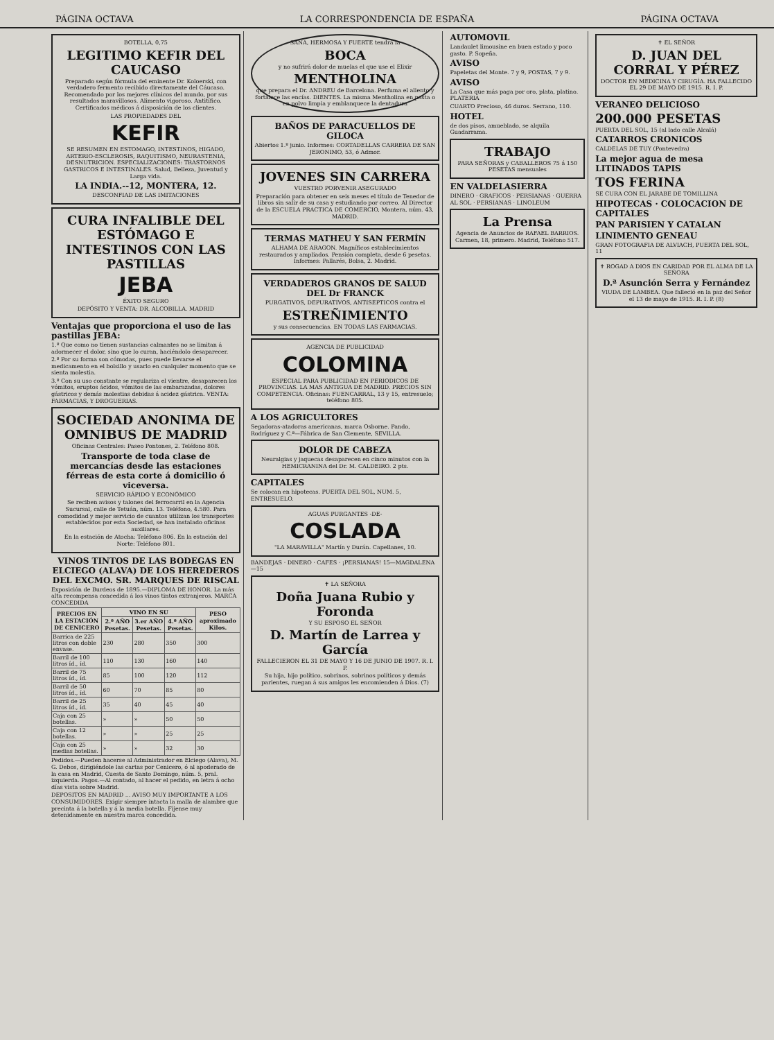PÁGINA OCTAVA LA CORRESPONDENCIA DE ESPAÑA PÁGINA OCTAVA
BOTELLA, 0,75
LEGITIMO KEFIR DEL CAUCASO
Preparado según fórmula del eminente Dr. Koloerski, con verdadero fermento recibido directamente del Cáucaso. Recomendado por los mejores clínicos del mundo, por sus resultados maravillosos. Alimento vigoroso. Antitífico. Certificados médicos á disposición de los clientes.
LAS PROPIEDADES DEL
KEFIR
SE RESUMEN EN ESTOMAGO, INTESTINOS, HIGADO, ARTERIO-ESCLEROSIS, RAQUITISMO, NEURASTENIA, DESNUTRICION. ESPECIALIZACIONES: TRASTORNOS GASTRICOS E INTESTINALES. Salud, Belleza, Juventud y Larga vida.
LA INDIA.--12, MONTERA, 12.
DESCONFIAD DE LAS IMITACIONES
CURA INFALIBLE DEL ESTÓMAGO E INTESTINOS CON LAS PASTILLAS
JEBA
ÉXITO SEGURO
DEPÓSITO Y VENTA: DR. ALCOBILLA. MADRID
Ventajas que proporciona el uso de las pastillas JEBA:
1.º Que como no tienen sustancias calmantes no se limitan á adormecer el dolor, sino que lo curan, haciéndolo desaparecer.
2.º Por su forma son cómodas, pues puede llevarse el medicamento en el bolsillo y usarlo en cualquier momento que se sienta molestia.
3.º Con su uso constante se regulariza el vientre, desaparecen los vómitos, eruptos ácidos, vómitos de las embarazadas, dolores gástricos y demás molestias debidas á acidez gástrica. VENTA: FARMACIAS, Y DROGUERIAS.
SOCIEDAD ANONIMA DE OMNIBUS DE MADRID
Oficinas Centrales: Paseo Pontones, 2. Teléfono 808.
Transporte de toda clase de mercancías desde las estaciones férreas de esta corte á domicilio ó viceversa.
SERVICIO RÁPIDO Y ECONÓMICO
Se reciben avisos y talones del ferrocarril en la Agencia Sucursal, calle de Tetuán, núm. 13. Teléfono, 4.580. Para comodidad y mejor servicio de cuantos utilizan los transportes establecidos por esta Sociedad, se han instalado oficinas auxiliares.
En la estación de Atocha: Teléfono 806. En la estación del Norte: Teléfono 801.
VINOS TINTOS DE LAS BODEGAS EN ELCIEGO (ALAVA) DE LOS HEREDEROS DEL EXCMO. SR. MARQUES DE RISCAL
Exposición de Burdeos de 1895.—DIPLOMA DE HONOR. La más alta recompensa concedida á los vinos tintos extranjeros. MARCA CONCEDIDA
| PRECIOS EN LA ESTACIÓN DE CENICERO | VINO EN SU | | | PESO aproximado Kilos. |
| --- | --- | --- | --- | --- |
| | 2.º AÑO Pesetas. | 3.er AÑO Pesetas. | 4.º AÑO Pesetas. | |
| Barrica de 225 litros con doble envase. | 230 | 280 | 350 | 300 |
| Barril de 100 litros íd., íd. | 110 | 130 | 160 | 140 |
| Barril de 75 litros íd., íd. | 85 | 100 | 120 | 112 |
| Barril de 50 litros íd., íd. | 60 | 70 | 85 | 80 |
| Barril de 25 litros íd., íd. | 35 | 40 | 45 | 40 |
| Caja con 25 botellas. | » | » | 50 | 50 |
| Caja con 12 botellas. | » | » | 25 | 25 |
| Caja con 25 medias botellas. | » | » | 32 | 30 |
Pedidos.—Pueden hacerse al Administrador en Elciego (Alava), M. G. Debos, dirigiéndole las cartas por Cenicero, ó al apoderado de la casa en Madrid, Cuesta de Santo Domingo, núm. 5, pral. izquierda. Pagos.—Al contado, al hacer el pedido, en letra á ocho días vista sobre Madrid.
DEPOSITOS EN MADRID ... AVISO MUY IMPORTANTE A LOS CONSUMIDORES. Exigir siempre intacta la malla de alambre que precinta á la botella y á la media botella. Fíjense muy detenidamente en nuestra marca concedida.
SANA, HERMOSA Y FUERTE tendrá la
BOCA
y no sufrirá dolor de muelas el que use el Elixir
MENTHOLINA
que prepara el Dr. ANDREU de Barcelona. Perfuma el aliento y fortalece las encías. DIENTES. La misma Mentholina en pasta o en polvo limpia y emblanquece la dentadura
BAÑOS DE PARACUELLOS DE GILOCA
Abiertos 1.º junio. Informes: CORTADELLAS CARRERA DE SAN JERONIMO, 53, ó Admor.
JOVENES SIN CARRERA
VUESTRO PORVENIR ASEGURADO
Preparación para obtener en seis meses el título de Tenedor de libros sin salir de su casa y estudiando por correo. Al Director de la ESCUELA PRACTICA DE COMERCIO, Montera, núm. 43, MADRID.
TERMAS MATHEU Y SAN FERMÍN
ALHAMA DE ARAGON. Magníficos establecimientos restaurados y ampliados. Pensión completa, desde 6 pesetas. Informes: Pallarés, Bolsa, 2. Madrid.
VERDADEROS GRANOS DE SALUD DEL Dr FRANCK
PURGATIVOS, DEPURATIVOS, ANTISEPTICOS contra el
ESTREÑIMIENTO
y sus consecuencias. EN TODAS LAS FARMACIAS.
AGENCIA DE PUBLICIDAD
COLOMINA
ESPECIAL PARA PUBLICIDAD EN PERIODICOS DE PROVINCIAS. LA MAS ANTIGUA DE MADRID. PRECIOS SIN COMPETENCIA. Oficinas: FUENCARRAL, 13 y 15, entresuelo; teléfono 805.
A LOS AGRICULTORES
Segadoras-atadoras americanas, marca Osborne. Pando, Rodríguez y C.ª—Fábrica de San Clemente, SEVILLA.
DOLOR DE CABEZA
Neuralgias y jaquecas desaparecen en cinco minutos con la HEMICRANINA del Dr. M. CALDEIRO. 2 pts.
CAPITALES
Se colocan en hipotecas. PUERTA DEL SOL, NUM. 5, ENTRESUELO.
AGUAS PURGANTES -DE-
COSLADA
"LA MARAVILLA" Martín y Durán. Capellanes, 10.
BANDEJAS · DINERO · CAFES · ¡PERSIANAS! 15—MAGDALENA—15
✝ LA SEÑORA
Doña Juana Rubio y Foronda
Y SU ESPOSO EL SEÑOR
D. Martín de Larrea y García
FALLECIERON EL 31 DE MAYO Y 16 DE JUNIO DE 1907. R. I. P.
Su hija, hijo político, sobrinos, sobrinos políticos y demás parientes, ruegan á sus amigos les encomienden á Dios. (7)
AUTOMOVIL
Landaulet limousine en buen estado y poco gasto. P. Sopeña.
AVISO
Papeletas del Monte. 7 y 9, POSTAS, 7 y 9.
AVISO
La Casa que más paga por oro, plata, platino. PLATERIA
CUARTO Precioso, 46 duros. Serrano, 110.
HOTEL
de dos pisos, amueblado, se alquila Guadarrama.
TRABAJO
PARA SEÑORAS y CABALLEROS 75 á 150 PESETAS mensuales
EN VALDELASIERRA
DINERO · GRAFICOS · PERSIANAS · GUERRA AL SOL · PERSIANAS · LINOLEUM
La Prensa
Agencia de Anuncios de RAFAEL BARRIOS. Carmen, 18, primero. Madrid, Teléfono 517.
✝ EL SEÑOR
D. JUAN DEL CORRAL Y PÉREZ
DOCTOR EN MEDICINA Y CIRUGÍA. HA FALLECIDO EL 29 DE MAYO DE 1915. R. I. P.
VERANEO DELICIOSO
200.000 PESETAS
PUERTA DEL SOL, 15 (al lado calle Alcalá)
CATARROS CRONICOS
CALDELAS DE TUY (Pontevedra)
La mejor agua de mesa LITINADOS TAPIS
TOS FERINA
SE CURA CON EL JARABE DE TOMILLINA
HIPOTECAS · COLOCACION DE CAPITALES
PAN PARISIEN Y CATALAN
LINIMENTO GENEAU
GRAN FOTOGRAFIA DE ALVIACH, PUERTA DEL SOL, 11
✝ ROGAD A DIOS EN CARIDAD POR EL ALMA DE LA SEÑORA
D.ª Asunción Serra y Fernández
VIUDA DE LAMBEA. Que falleció en la paz del Señor el 13 de mayo de 1915. R. I. P. (8)